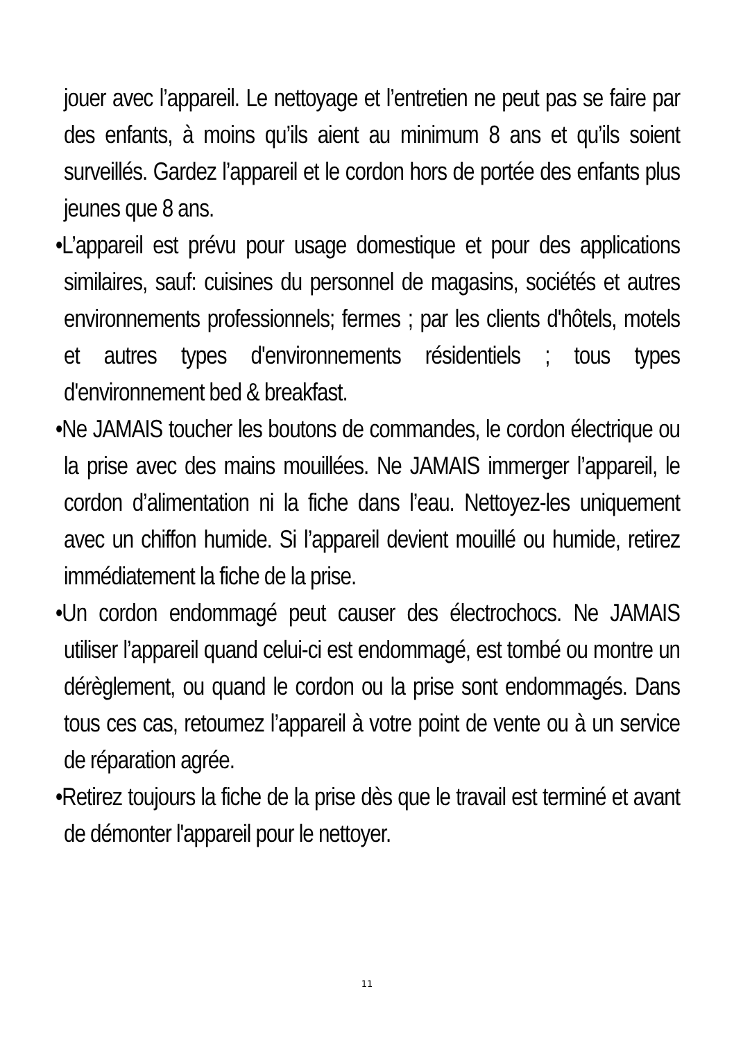jouer avec l’appareil. Le nettoyage et l’entretien ne peut pas se faire par des enfants, à moins qu’ils aient au minimum 8 ans et qu’ils soient surveillés. Gardez l’appareil et le cordon hors de portée des enfants plus jeunes que 8 ans.
•L’appareil est prévu pour usage domestique et pour des applications similaires, sauf: cuisines du personnel de magasins, sociétés et autres environnements professionnels; fermes ; par les clients d'hôtels, motels et autres types d'environnements résidentiels ; tous types d'environnement bed & breakfast.
•Ne JAMAIS toucher les boutons de commandes, le cordon électrique ou la prise avec des mains mouillées. Ne JAMAIS immerger l’appareil, le cordon d’alimentation ni la fiche dans l’eau. Nettoyez-les uniquement avec un chiffon humide. Si l’appareil devient mouillé ou humide, retirez immédiatement la fiche de la prise.
•Un cordon endommagé peut causer des électrochocs. Ne JAMAIS utiliser l’appareil quand celui-ci est endommagé, est tombé ou montre un dérèglement, ou quand le cordon ou la prise sont endommagés. Dans tous ces cas, retoumez l’appareil à votre point de vente ou à un service de réparation agrée.
•Retirez toujours la fiche de la prise dès que le travail est terminé et avant de démonter l'appareil pour le nettoyer.
11